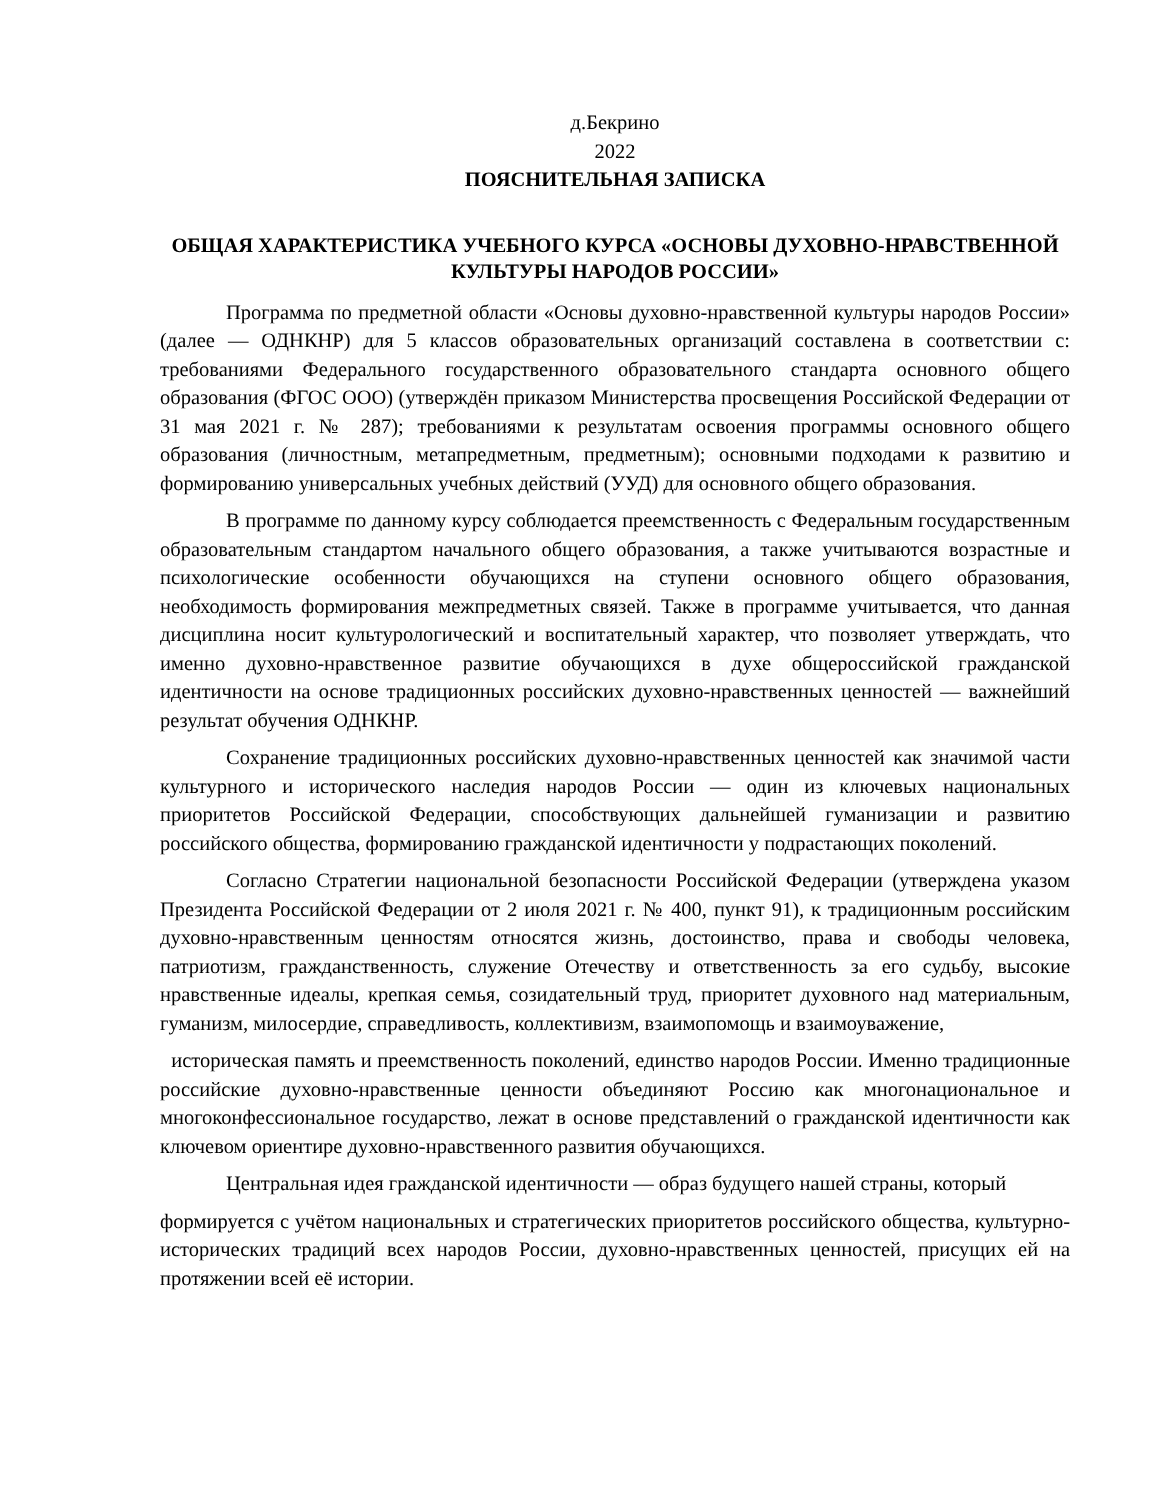д.Бекрино
2022
ПОЯСНИТЕЛЬНАЯ ЗАПИСКА
ОБЩАЯ ХАРАКТЕРИСТИКА УЧЕБНОГО КУРСА «ОСНОВЫ ДУХОВНО-НРАВСТВЕННОЙ КУЛЬТУРЫ НАРОДОВ РОССИИ»
Программа по предметной области «Основы духовно-нравственной культуры народов России» (далее — ОДНКНР) для 5 классов образовательных организаций составлена в соответствии с: требованиями Федерального государственного образовательного стандарта основного общего образования (ФГОС ООО) (утверждён приказом Министерства просвещения Российской Федерации от 31 мая 2021 г. № 287); требованиями к результатам освоения программы основного общего образования (личностным, метапредметным, предметным); основными подходами к развитию и формированию универсальных учебных действий (УУД) для основного общего образования.
В программе по данному курсу соблюдается преемственность с Федеральным государственным образовательным стандартом начального общего образования, а также учитываются возрастные и психологические особенности обучающихся на ступени основного общего образования, необходимость формирования межпредметных связей. Также в программе учитывается, что данная дисциплина носит культурологический и воспитательный характер, что позволяет утверждать, что именно духовно-нравственное развитие обучающихся в духе общероссийской гражданской идентичности на основе традиционных российских духовно-нравственных ценностей — важнейший результат обучения ОДНКНР.
Сохранение традиционных российских духовно-нравственных ценностей как значимой части культурного и исторического наследия народов России — один из ключевых национальных приоритетов Российской Федерации, способствующих дальнейшей гуманизации и развитию российского общества, формированию гражданской идентичности у подрастающих поколений.
Согласно Стратегии национальной безопасности Российской Федерации (утверждена указом Президента Российской Федерации от 2 июля 2021 г. № 400, пункт 91), к традиционным российским духовно-нравственным ценностям относятся жизнь, достоинство, права и свободы человека, патриотизм, гражданственность, служение Отечеству и ответственность за его судьбу, высокие нравственные идеалы, крепкая семья, созидательный труд, приоритет духовного над материальным, гуманизм, милосердие, справедливость, коллективизм, взаимопомощь и взаимоуважение,
историческая память и преемственность поколений, единство народов России. Именно традиционные российские духовно-нравственные ценности объединяют Россию как многонациональное и многоконфессиональное государство, лежат в основе представлений о гражданской идентичности как ключевом ориентире духовно-нравственного развития обучающихся.
Центральная идея гражданской идентичности — образ будущего нашей страны, который
формируется с учётом национальных и стратегических приоритетов российского общества, культурно-исторических традиций всех народов России, духовно-нравственных ценностей, присущих ей на протяжении всей её истории.